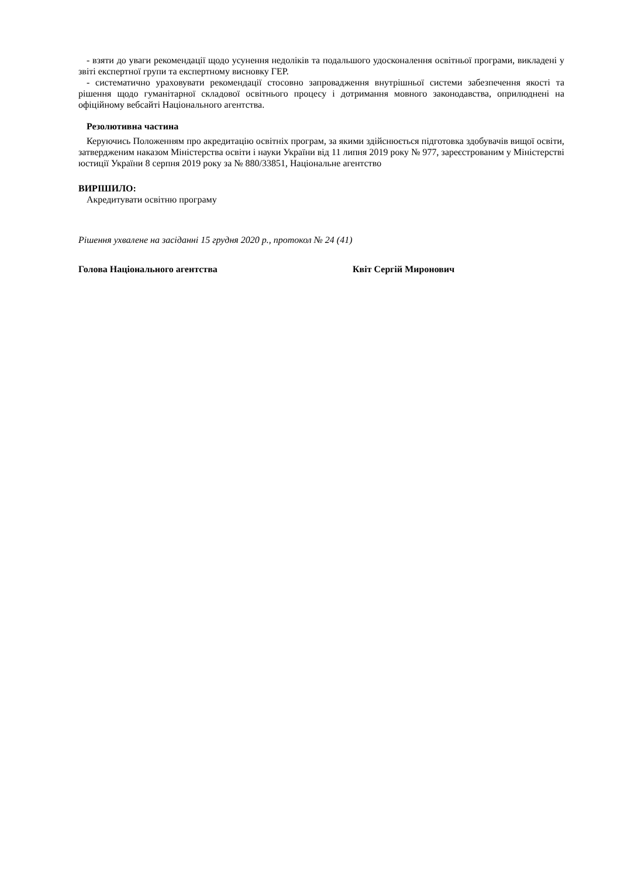- взяти до уваги рекомендації щодо усунення недоліків та подальшого удосконалення освітньої програми, викладені у звіті експертної групи та експертному висновку ГЕР.
- систематично ураховувати рекомендації стосовно запровадження внутрішньої системи забезпечення якості та рішення щодо гуманітарної складової освітнього процесу і дотримання мовного законодавства, оприлюднені на офіційному вебсайті Національного агентства.
Резолютивна частина
Керуючись Положенням про акредитацію освітніх програм, за якими здійснюється підготовка здобувачів вищої освіти, затвердженим наказом Міністерства освіти і науки України від 11 липня 2019 року № 977, зареєстрованим у Міністерстві юстиції України 8 серпня 2019 року за № 880/33851, Національне агентство
ВИРІШИЛО:
Акредитувати освітню програму
Рішення ухвалене на засіданні 15 грудня 2020 р., протокол № 24 (41)
Голова Національного агентства Квіт Сергій Миронович